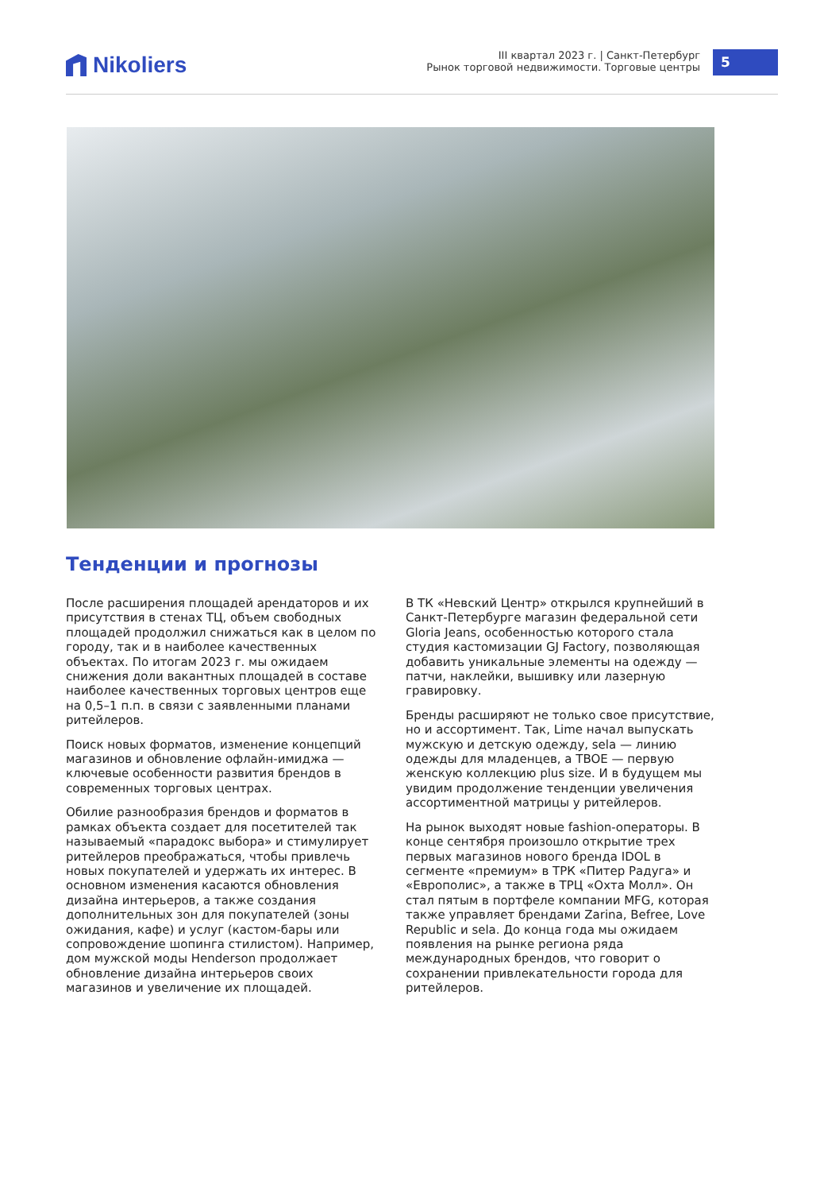Nikoliers
III квартал 2023 г. | Санкт-Петербург
Рынок торговой недвижимости. Торговые центры
5
Тенденции и прогнозы
После расширения площадей арендаторов и их присутствия в стенах ТЦ, объем свободных площадей продолжил снижаться как в целом по городу, так и в наиболее качественных объектах. По итогам 2023 г. мы ожидаем снижения доли вакантных площадей в составе наиболее качественных торговых центров еще на 0,5–1 п.п. в связи с заявленными планами ритейлеров.
Поиск новых форматов, изменение концепций магазинов и обновление офлайн-имиджа — ключевые особенности развития брендов в современных торговых центрах.
Обилие разнообразия брендов и форматов в рамках объекта создает для посетителей так называемый «парадокс выбора» и стимулирует ритейлеров преображаться, чтобы привлечь новых покупателей и удержать их интерес. В основном изменения касаются обновления дизайна интерьеров, а также создания дополнительных зон для покупателей (зоны ожидания, кафе) и услуг (кастом-бары или сопровождение шопинга стилистом). Например, дом мужской моды Henderson продолжает обновление дизайна интерьеров своих магазинов и увеличение их площадей.
В ТК «Невский Центр» открылся крупнейший в Санкт-Петербурге магазин федеральной сети Gloria Jeans, особенностью которого стала студия кастомизации GJ Factory, позволяющая добавить уникальные элементы на одежду — патчи, наклейки, вышивку или лазерную гравировку.
Бренды расширяют не только свое присутствие, но и ассортимент. Так, Lime начал выпускать мужскую и детскую одежду, sela — линию одежды для младенцев, а TBOE — первую женскую коллекцию plus size. И в будущем мы увидим продолжение тенденции увеличения ассортиментной матрицы у ритейлеров.
На рынок выходят новые fashion-операторы. В конце сентября произошло открытие трех первых магазинов нового бренда IDOL в сегменте «премиум» в ТРК «Питер Радуга» и «Европолис», а также в ТРЦ «Охта Молл». Он стал пятым в портфеле компании MFG, которая также управляет брендами Zarina, Befree, Love Republic и sela. До конца года мы ожидаем появления на рынке региона ряда международных брендов, что говорит о сохранении привлекательности города для ритейлеров.